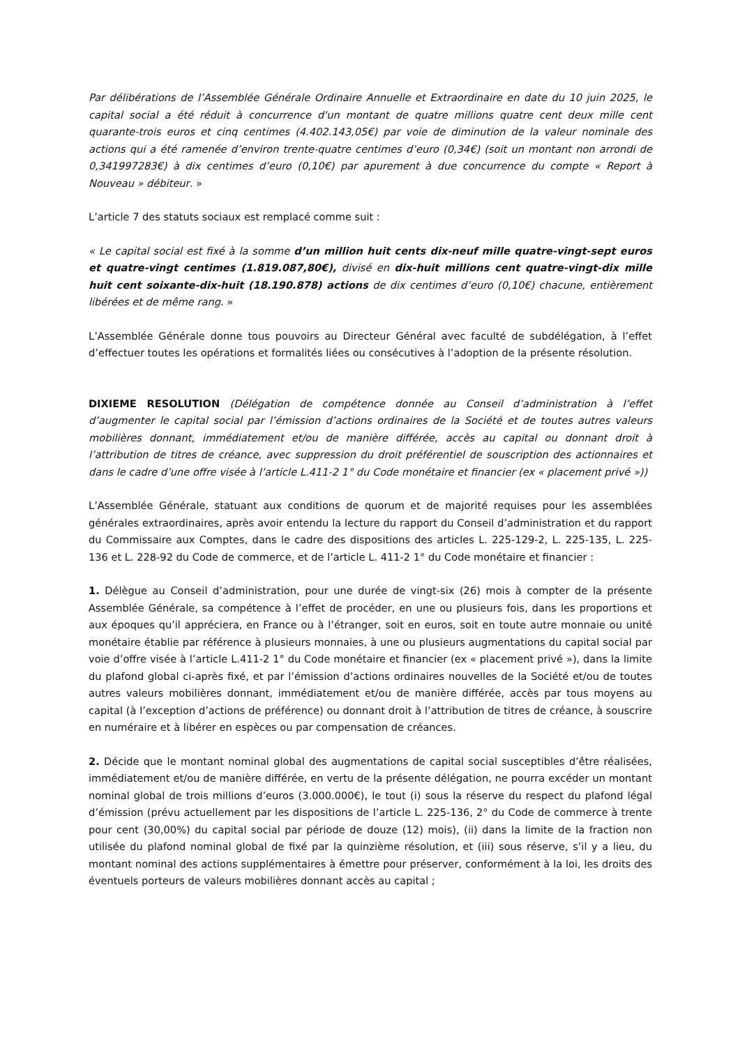Par délibérations de l’Assemblée Générale Ordinaire Annuelle et Extraordinaire en date du 10 juin 2025, le capital social a été réduit à concurrence d'un montant de quatre millions quatre cent deux mille cent quarante-trois euros et cinq centimes (4.402.143,05€) par voie de diminution de la valeur nominale des actions qui a été ramenée d’environ trente-quatre centimes d’euro (0,34€) (soit un montant non arrondi de 0,341997283€) à dix centimes d’euro (0,10€) par apurement à due concurrence du compte « Report à Nouveau » débiteur. »
L’article 7 des statuts sociaux est remplacé comme suit :
« Le capital social est fixé à la somme d’un million huit cents dix-neuf mille quatre-vingt-sept euros et quatre-vingt centimes (1.819.087,80€), divisé en dix-huit millions cent quatre-vingt-dix mille huit cent soixante-dix-huit (18.190.878) actions de dix centimes d’euro (0,10€) chacune, entièrement libérées et de même rang. »
L’Assemblée Générale donne tous pouvoirs au Directeur Général avec faculté de subdélégation, à l’effet d’effectuer toutes les opérations et formalités liées ou consécutives à l’adoption de la présente résolution.
DIXIEME RESOLUTION (Délégation de compétence donnée au Conseil d’administration à l’effet d’augmenter le capital social par l’émission d’actions ordinaires de la Société et de toutes autres valeurs mobilières donnant, immédiatement et/ou de manière différée, accès au capital ou donnant droit à l’attribution de titres de créance, avec suppression du droit préférentiel de souscription des actionnaires et dans le cadre d’une offre visée à l’article L.411-2 1° du Code monétaire et financier (ex « placement privé »))
L’Assemblée Générale, statuant aux conditions de quorum et de majorité requises pour les assemblées générales extraordinaires, après avoir entendu la lecture du rapport du Conseil d’administration et du rapport du Commissaire aux Comptes, dans le cadre des dispositions des articles L. 225-129-2, L. 225-135, L. 225-136 et L. 228-92 du Code de commerce, et de l’article L. 411-2 1° du Code monétaire et financier :
1. Délègue au Conseil d’administration, pour une durée de vingt-six (26) mois à compter de la présente Assemblée Générale, sa compétence à l’effet de procéder, en une ou plusieurs fois, dans les proportions et aux époques qu’il appréciera, en France ou à l’étranger, soit en euros, soit en toute autre monnaie ou unité monétaire établie par référence à plusieurs monnaies, à une ou plusieurs augmentations du capital social par voie d’offre visée à l’article L.411-2 1° du Code monétaire et financier (ex « placement privé »), dans la limite du plafond global ci-après fixé, et par l’émission d’actions ordinaires nouvelles de la Société et/ou de toutes autres valeurs mobilières donnant, immédiatement et/ou de manière différée, accès par tous moyens au capital (à l’exception d’actions de préférence) ou donnant droit à l’attribution de titres de créance, à souscrire en numéraire et à libérer en espèces ou par compensation de créances.
2. Décide que le montant nominal global des augmentations de capital social susceptibles d’être réalisées, immédiatement et/ou de manière différée, en vertu de la présente délégation, ne pourra excéder un montant nominal global de trois millions d’euros (3.000.000€), le tout (i) sous la réserve du respect du plafond légal d’émission (prévu actuellement par les dispositions de l’article L. 225-136, 2° du Code de commerce à trente pour cent (30,00%) du capital social par période de douze (12) mois), (ii) dans la limite de la fraction non utilisée du plafond nominal global de fixé par la quinzième résolution, et (iii) sous réserve, s’il y a lieu, du montant nominal des actions supplémentaires à émettre pour préserver, conformément à la loi, les droits des éventuels porteurs de valeurs mobilières donnant accès au capital ;